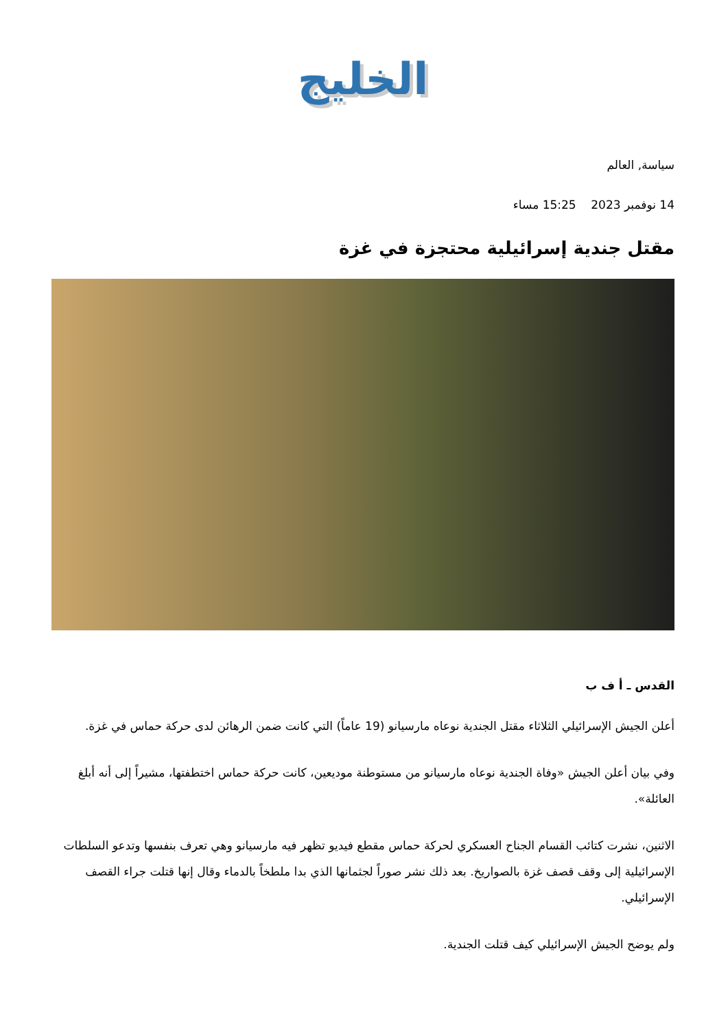الخليج
سياسة, العالم
14 نوفمبر 2023 15:25 مساء
مقتل جندية إسرائيلية محتجزة في غزة
القدس ـ أ ف ب
أعلن الجيش الإسرائيلي الثلاثاء مقتل الجندية نوعاه مارسيانو (19 عاماً) التي كانت ضمن الرهائن لدى حركة حماس في غزة.
وفي بيان أعلن الجيش «وفاة الجندية نوعاه مارسيانو من مستوطنة موديعين، كانت حركة حماس اختطفتها، مشيراً إلى أنه أبلغ العائلة».
الاثنين، نشرت كتائب القسام الجناح العسكري لحركة حماس مقطع فيديو تظهر فيه مارسيانو وهي تعرف بنفسها وتدعو السلطات الإسرائيلية إلى وقف قصف غزة بالصواريخ. بعد ذلك نشر صوراً لجثمانها الذي بدا ملطخاً بالدماء وقال إنها قتلت جراء القصف الإسرائيلي.
ولم يوضح الجيش الإسرائيلي كيف قتلت الجندية.